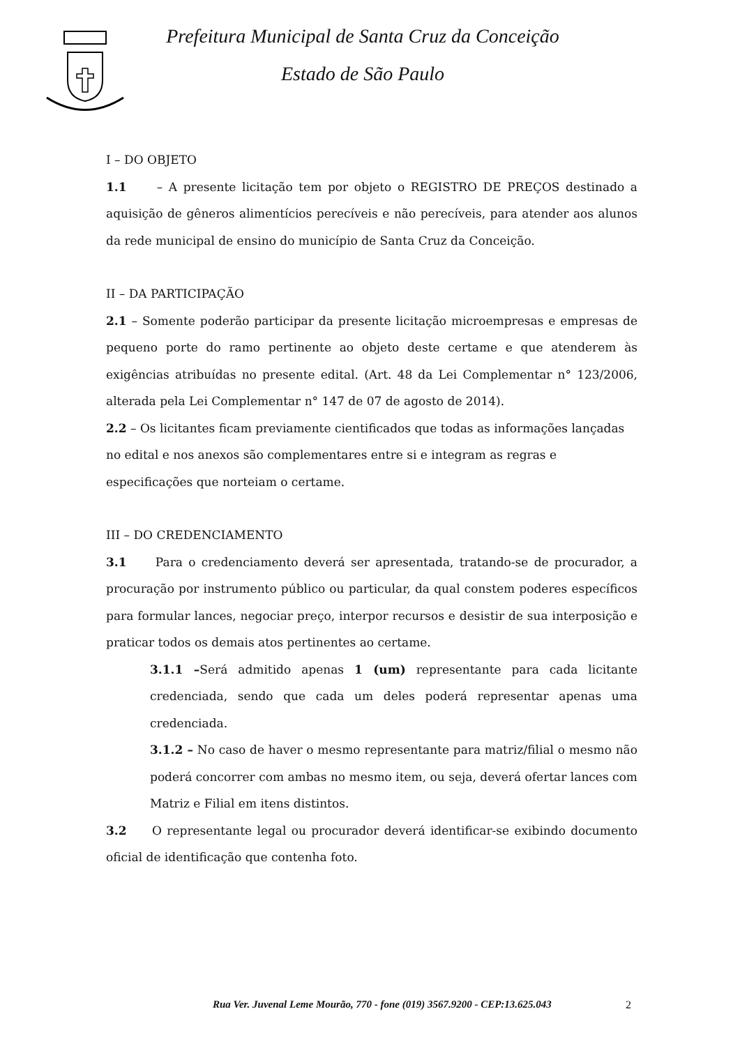Prefeitura Municipal de Santa Cruz da Conceição
Estado de São Paulo
I – DO OBJETO
1.1 – A presente licitação tem por objeto o REGISTRO DE PREÇOS destinado a aquisição de gêneros alimentícios perecíveis e não perecíveis, para atender aos alunos da rede municipal de ensino do município de Santa Cruz da Conceição.
II – DA PARTICIPAÇÃO
2.1 – Somente poderão participar da presente licitação microempresas e empresas de pequeno porte do ramo pertinente ao objeto deste certame e que atenderem às exigências atribuídas no presente edital. (Art. 48 da Lei Complementar n° 123/2006, alterada pela Lei Complementar n° 147 de 07 de agosto de 2014).
2.2 – Os licitantes ficam previamente cientificados que todas as informações lançadas no edital e nos anexos são complementares entre si e integram as regras e especificações que norteiam o certame.
III – DO CREDENCIAMENTO
3.1 Para o credenciamento deverá ser apresentada, tratando-se de procurador, a procuração por instrumento público ou particular, da qual constem poderes específicos para formular lances, negociar preço, interpor recursos e desistir de sua interposição e praticar todos os demais atos pertinentes ao certame.
3.1.1 –Será admitido apenas 1 (um) representante para cada licitante credenciada, sendo que cada um deles poderá representar apenas uma credenciada.
3.1.2 – No caso de haver o mesmo representante para matriz/filial o mesmo não poderá concorrer com ambas no mesmo item, ou seja, deverá ofertar lances com Matriz e Filial em itens distintos.
3.2 O representante legal ou procurador deverá identificar-se exibindo documento oficial de identificação que contenha foto.
Rua Ver. Juvenal Leme Mourão, 770 - fone (019) 3567.9200 - CEP:13.625.043
2